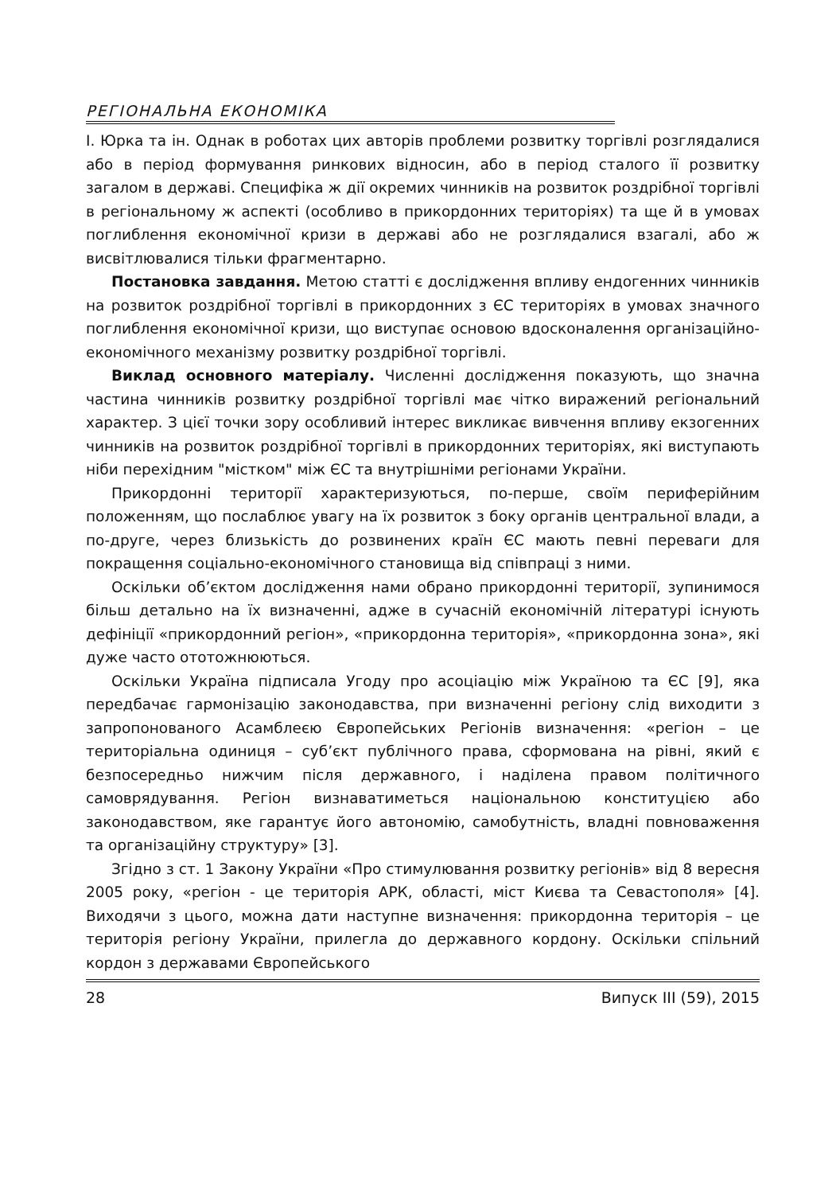РЕГІОНАЛЬНА ЕКОНОМІКА
І. Юрка та ін. Однак в роботах цих авторів проблеми розвитку торгівлі розглядалися або в період формування ринкових відносин, або в період сталого її розвитку загалом в державі. Специфіка ж дії окремих чинників на розвиток роздрібної торгівлі в регіональному ж аспекті (особливо в прикордонних територіях) та ще й в умовах поглиблення економічної кризи в державі або не розглядалися взагалі, або ж висвітлювалися тільки фрагментарно.
Постановка завдання. Метою статті є дослідження впливу ендогенних чинників на розвиток роздрібної торгівлі в прикордонних з ЄС територіях в умовах значного поглиблення економічної кризи, що виступає основою вдосконалення організаційно-економічного механізму розвитку роздрібної торгівлі.
Виклад основного матеріалу. Численні дослідження показують, що значна частина чинників розвитку роздрібної торгівлі має чітко виражений регіональний характер. З цієї точки зору особливий інтерес викликає вивчення впливу екзогенних чинників на розвиток роздрібної торгівлі в прикордонних територіях, які виступають ніби перехідним "містком" між ЄС та внутрішніми регіонами України.
Прикордонні території характеризуються, по-перше, своїм периферійним положенням, що послаблює увагу на їх розвиток з боку органів центральної влади, а по-друге, через близькість до розвинених країн ЄС мають певні переваги для покращення соціально-економічного становища від співпраці з ними.
Оскільки об’єктом дослідження нами обрано прикордонні території, зупинимося більш детально на їх визначенні, адже в сучасній економічній літературі існують дефініції «прикордонний регіон», «прикордонна територія», «прикордонна зона», які дуже часто ототожнюються.
Оскільки Україна підписала Угоду про асоціацію між Україною та ЄС [9], яка передбачає гармонізацію законодавства, при визначенні регіону слід виходити з запропонованого Асамблеєю Європейських Регіонів визначення: «регіон – це територіальна одиниця – суб’єкт публічного права, сформована на рівні, який є безпосередньо нижчим після державного, і наділена правом політичного самоврядування. Регіон визнаватиметься національною конституцією або законодавством, яке гарантує його автономію, самобутність, владні повноваження та організаційну структуру» [3].
Згідно з ст. 1 Закону України «Про стимулювання розвитку регіонів» від 8 вересня 2005 року, «регіон - це територія АРК, області, міст Києва та Севастополя» [4]. Виходячи з цього, можна дати наступне визначення: прикордонна територія – це територія регіону України, прилегла до державного кордону. Оскільки спільний кордон з державами Європейського
28 Випуск III (59), 2015